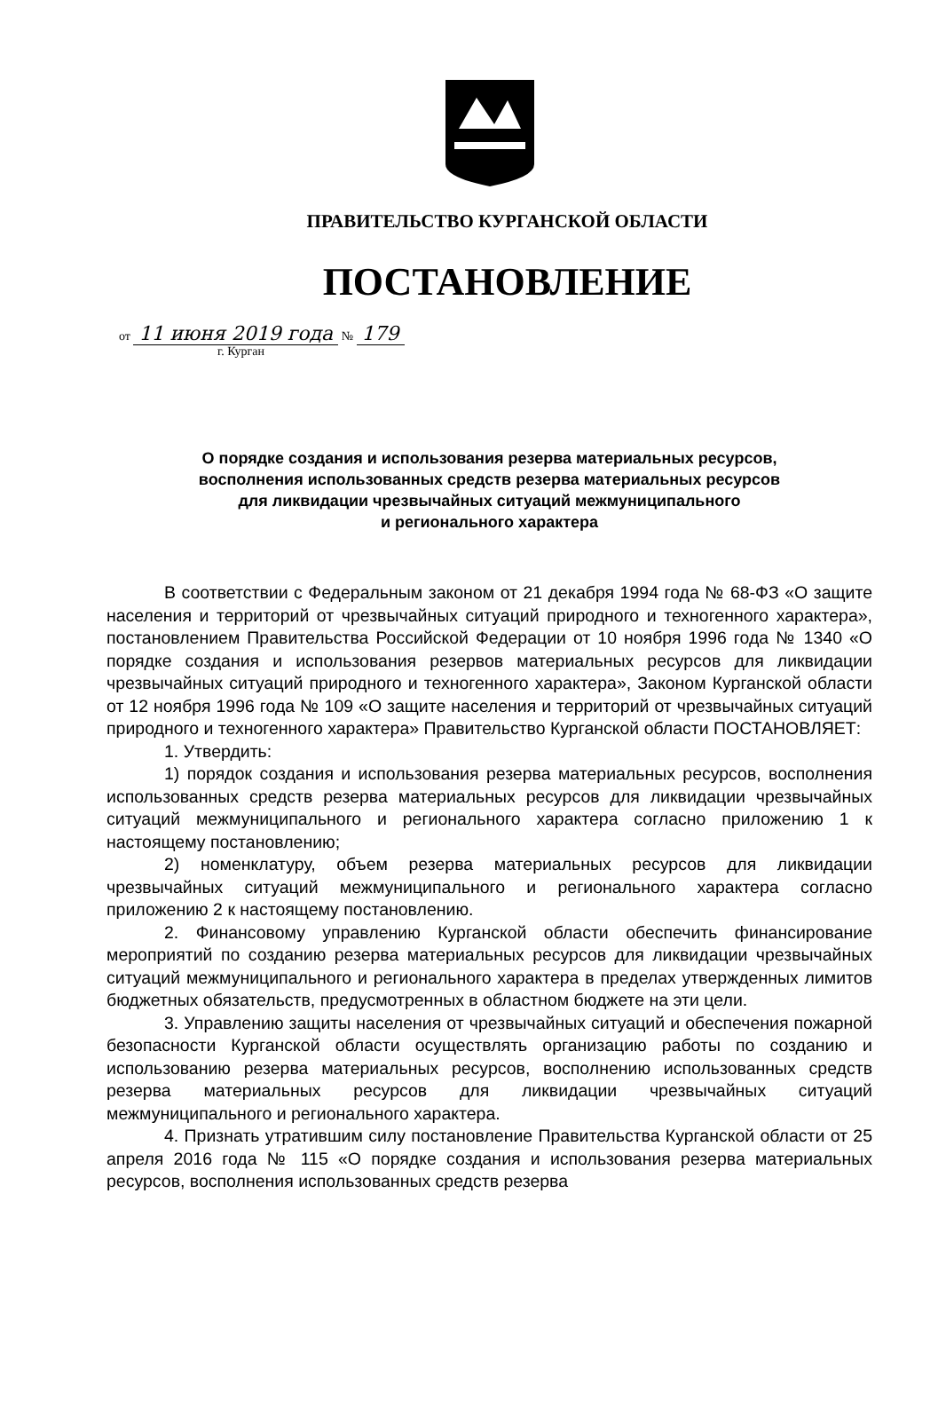ПРАВИТЕЛЬСТВО КУРГАНСКОЙ ОБЛАСТИ
ПОСТАНОВЛЕНИЕ
от 11 июня 2019 года № 179
г. Курган
О порядке создания и использования резерва материальных ресурсов,
восполнения использованных средств резерва материальных ресурсов
для ликвидации чрезвычайных ситуаций межмуниципального
и регионального характера
В соответствии с Федеральным законом от 21 декабря 1994 года № 68-ФЗ «О защите населения и территорий от чрезвычайных ситуаций природного и техногенного характера», постановлением Правительства Российской Федерации от 10 ноября 1996 года № 1340 «О порядке создания и использования резервов материальных ресурсов для ликвидации чрезвычайных ситуаций природного и техногенного характера», Законом Курганской области от 12 ноября 1996 года № 109 «О защите населения и территорий от чрезвычайных ситуаций природного и техногенного характера» Правительство Курганской области ПОСТАНОВЛЯЕТ:
1. Утвердить:
1) порядок создания и использования резерва материальных ресурсов, восполнения использованных средств резерва материальных ресурсов для ликвидации чрезвычайных ситуаций межмуниципального и регионального характера согласно приложению 1 к настоящему постановлению;
2) номенклатуру, объем резерва материальных ресурсов для ликвидации чрезвычайных ситуаций межмуниципального и регионального характера согласно приложению 2 к настоящему постановлению.
2. Финансовому управлению Курганской области обеспечить финансирование мероприятий по созданию резерва материальных ресурсов для ликвидации чрезвычайных ситуаций межмуниципального и регионального характера в пределах утвержденных лимитов бюджетных обязательств, предусмотренных в областном бюджете на эти цели.
3. Управлению защиты населения от чрезвычайных ситуаций и обеспечения пожарной безопасности Курганской области осуществлять организацию работы по созданию и использованию резерва материальных ресурсов, восполнению использованных средств резерва материальных ресурсов для ликвидации чрезвычайных ситуаций межмуниципального и регионального характера.
4. Признать утратившим силу постановление Правительства Курганской области от 25 апреля 2016 года № 115 «О порядке создания и использования резерва материальных ресурсов, восполнения использованных средств резерва